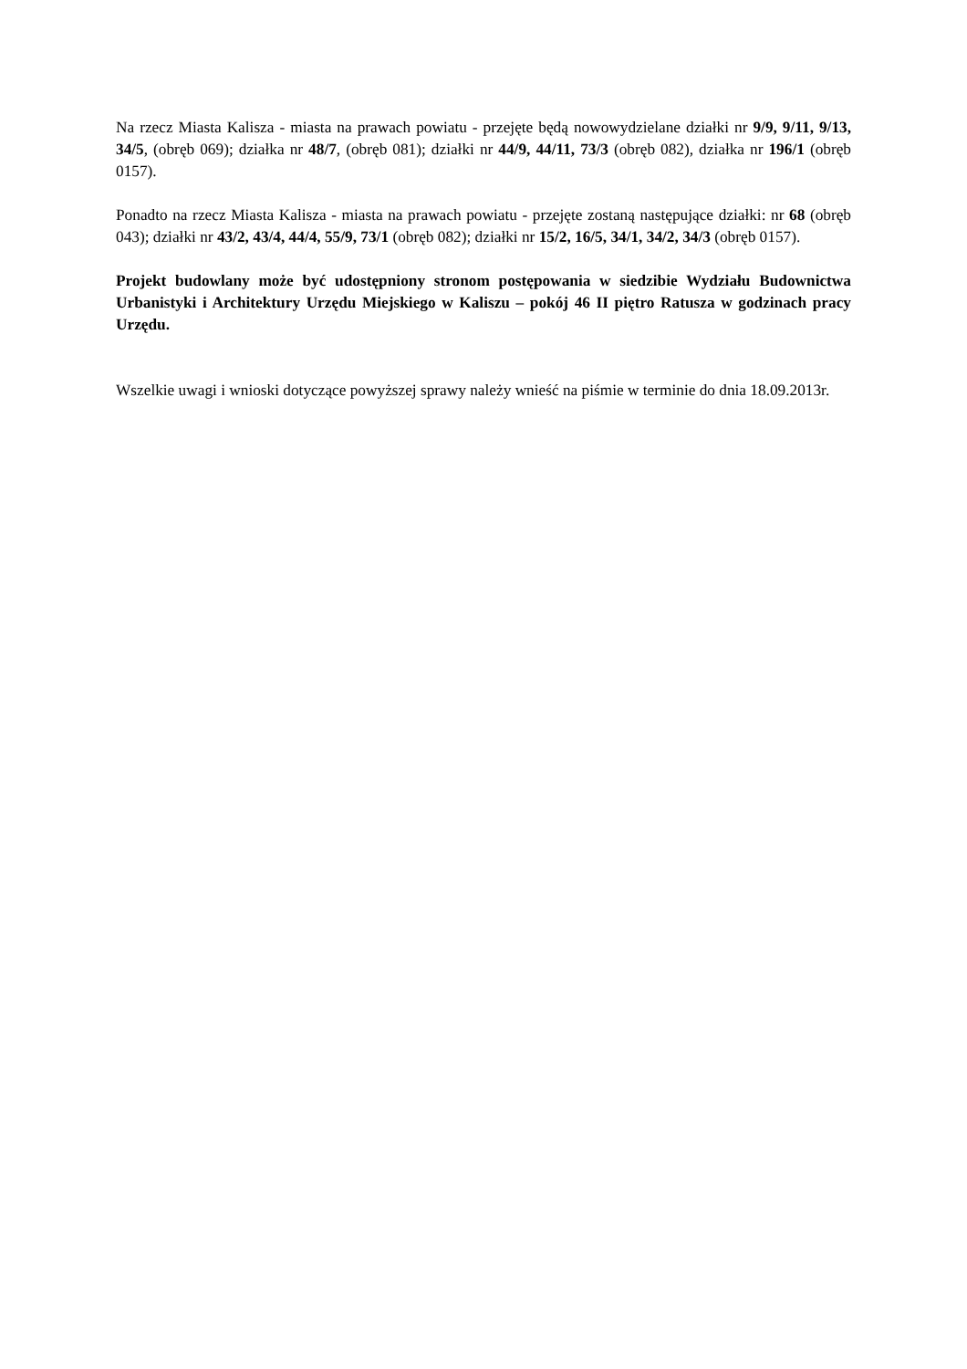Na rzecz Miasta Kalisza - miasta na prawach powiatu - przejęte będą nowowydzielane działki nr 9/9, 9/11, 9/13, 34/5, (obręb 069); działka nr 48/7, (obręb 081); działki nr 44/9, 44/11, 73/3 (obręb 082), działka nr 196/1 (obręb 0157).
Ponadto na rzecz Miasta Kalisza - miasta na prawach powiatu - przejęte zostaną następujące działki: nr 68 (obręb 043); działki nr 43/2, 43/4, 44/4, 55/9, 73/1 (obręb 082); działki nr 15/2, 16/5, 34/1, 34/2, 34/3 (obręb 0157).
Projekt budowlany może być udostępniony stronom postępowania w siedzibie Wydziału Budownictwa Urbanistyki i Architektury Urzędu Miejskiego w Kaliszu – pokój 46 II piętro Ratusza w godzinach pracy Urzędu.
Wszelkie uwagi i wnioski dotyczące powyższej sprawy należy wnieść na piśmie w terminie do dnia 18.09.2013r.